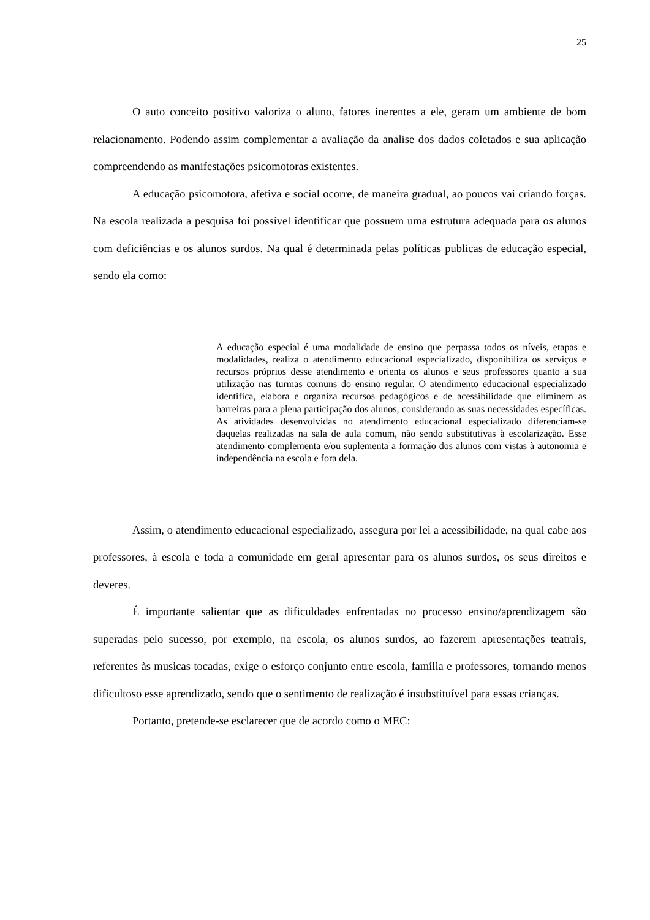25
O auto conceito positivo valoriza o aluno, fatores inerentes a ele, geram um ambiente de bom relacionamento. Podendo assim complementar a avaliação da analise dos dados coletados e sua aplicação compreendendo as manifestações psicomotoras existentes.
A educação psicomotora, afetiva e social ocorre, de maneira gradual, ao poucos vai criando forças. Na escola realizada a pesquisa foi possível identificar que possuem uma estrutura adequada para os alunos com deficiências e os alunos surdos. Na qual é determinada pelas políticas publicas de educação especial, sendo ela como:
A educação especial é uma modalidade de ensino que perpassa todos os níveis, etapas e modalidades, realiza o atendimento educacional especializado, disponibiliza os serviços e recursos próprios desse atendimento e orienta os alunos e seus professores quanto a sua utilização nas turmas comuns do ensino regular. O atendimento educacional especializado identifica, elabora e organiza recursos pedagógicos e de acessibilidade que eliminem as barreiras para a plena participação dos alunos, considerando as suas necessidades específicas. As atividades desenvolvidas no atendimento educacional especializado diferenciam-se daquelas realizadas na sala de aula comum, não sendo substitutivas à escolarização. Esse atendimento complementa e/ou suplementa a formação dos alunos com vistas à autonomia e independência na escola e fora dela.
Assim, o atendimento educacional especializado, assegura por lei a acessibilidade, na qual cabe aos professores, à escola e toda a comunidade em geral apresentar para os alunos surdos, os seus direitos e deveres.
É importante salientar que as dificuldades enfrentadas no processo ensino/aprendizagem são superadas pelo sucesso, por exemplo, na escola, os alunos surdos, ao fazerem apresentações teatrais, referentes às musicas tocadas, exige o esforço conjunto entre escola, família e professores, tornando menos dificultoso esse aprendizado, sendo que o sentimento de realização é insubstituível para essas crianças.
Portanto, pretende-se esclarecer que de acordo como o MEC: